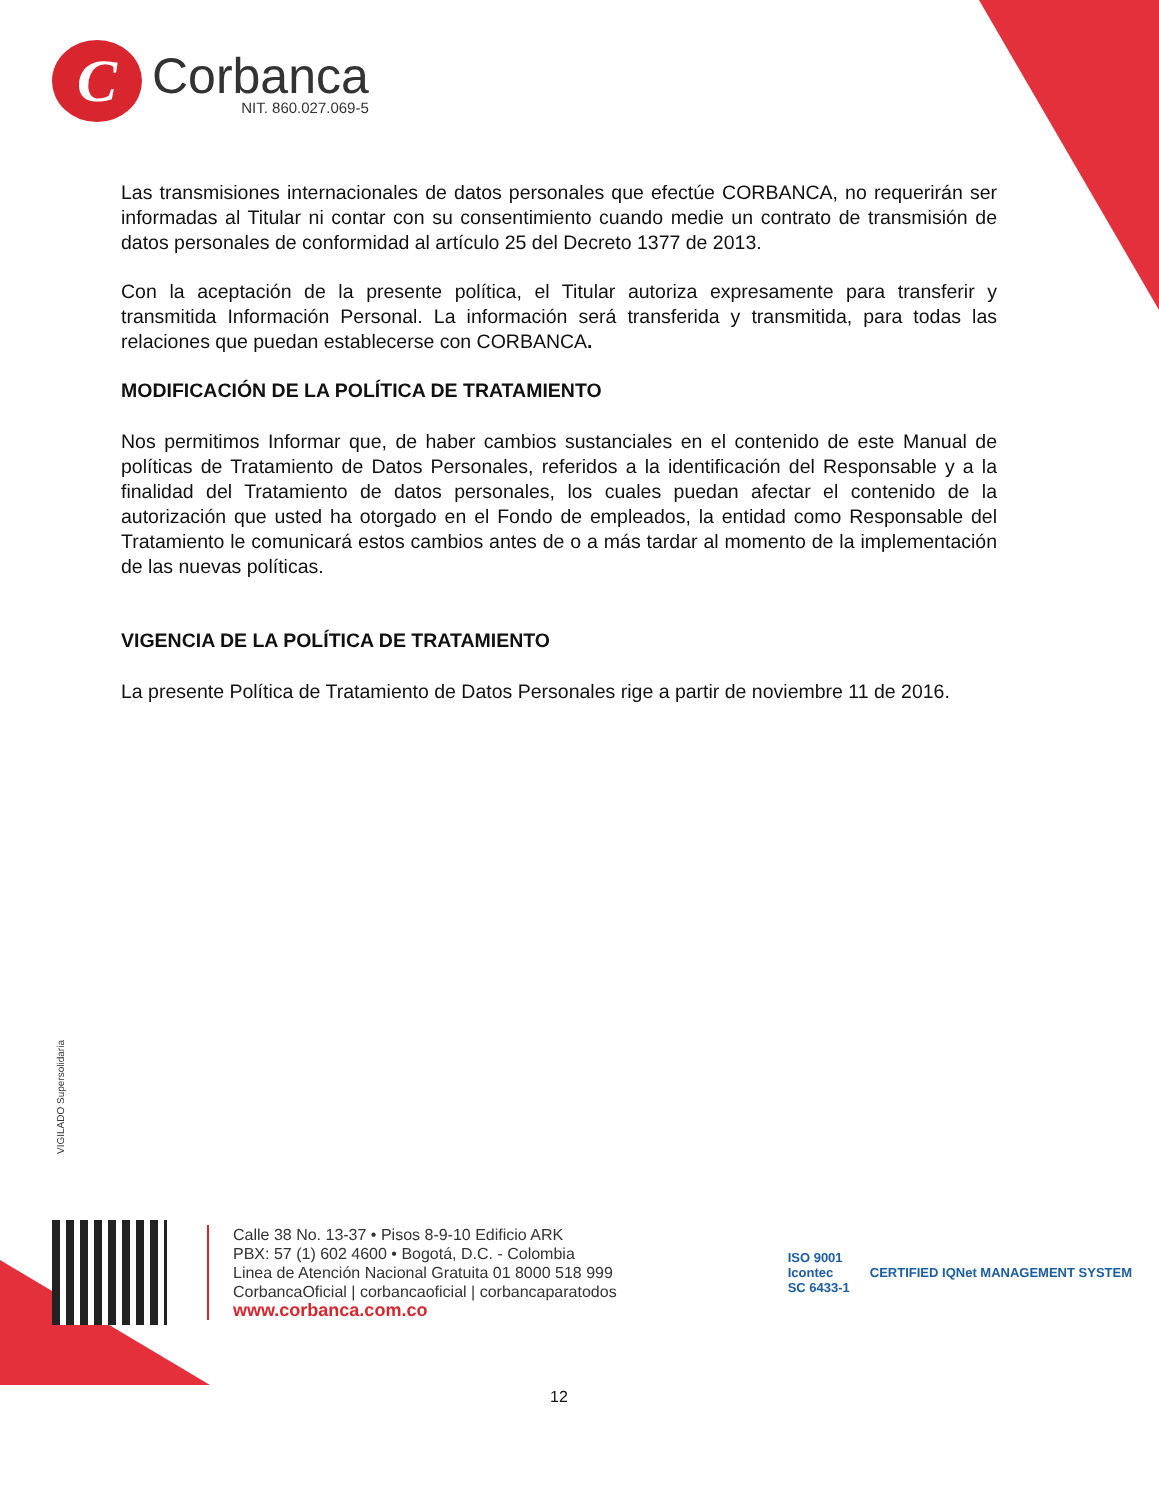C
Corbanca
NIT. 860.027.069-5
Las transmisiones internacionales de datos personales que efectúe CORBANCA, no requerirán ser informadas al Titular ni contar con su consentimiento cuando medie un contrato de transmisión de datos personales de conformidad al artículo 25 del Decreto 1377 de 2013.
Con la aceptación de la presente política, el Titular autoriza expresamente para transferir y transmitida Información Personal. La información será transferida y transmitida, para todas las relaciones que puedan establecerse con CORBANCA.
MODIFICACIÓN DE LA POLÍTICA DE TRATAMIENTO
Nos permitimos Informar que, de haber cambios sustanciales en el contenido de este Manual de políticas de Tratamiento de Datos Personales, referidos a la identificación del Responsable y a la finalidad del Tratamiento de datos personales, los cuales puedan afectar el contenido de la autorización que usted ha otorgado en el Fondo de empleados, la entidad como Responsable del Tratamiento le comunicará estos cambios antes de o a más tardar al momento de la implementación de las nuevas políticas.
VIGENCIA DE LA POLÍTICA DE TRATAMIENTO
La presente Política de Tratamiento de Datos Personales rige a partir de noviembre 11 de 2016.
VIGILADO Supersolidaria
Calle 38 No. 13-37 • Pisos 8-9-10 Edificio ARK
PBX: 57 (1) 602 4600 • Bogotá, D.C. - Colombia
Linea de Atención Nacional Gratuita 01 8000 518 999
CorbancaOficial | corbancaoficial | corbancaparatodos
www.corbanca.com.co
ISO 9001
Icontec
SC 6433-1
CERTIFIED IQNet MANAGEMENT SYSTEM
12